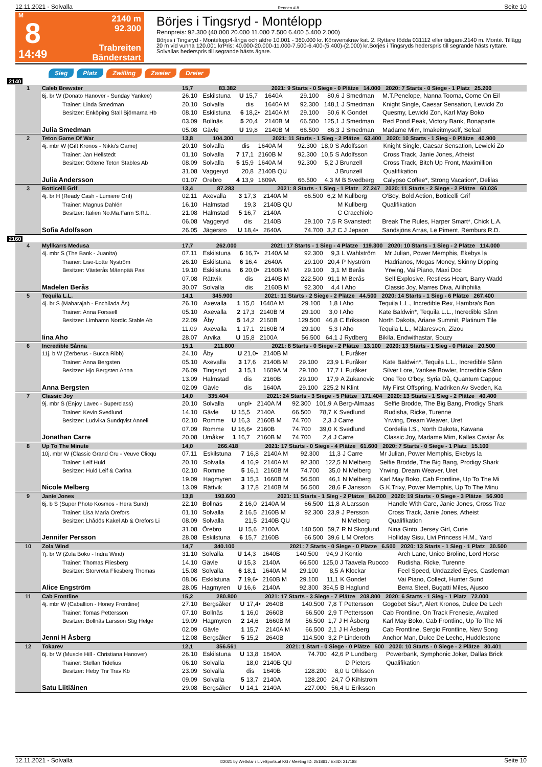12.11.2021 - Solvalla Rennen # 8 Seite 10
M
8
14:49
2140 m
92.300
Trabreiten
Bänderstart
Börjes i Tingsryd - Montélopp
Rennpreis: 92.300 (40.000 20.000 11.000 7.500 6.400 5.400 2.000)
Börjes i Tingsryd - Montélopp4-åriga och äldre 10.001 - 360.000 kr. Körsvenskrav kat. 2. Ryttare födda 031112 eller tidigare.2140 m. Monté. Tillägg 20 m vid vunna 120.001 krPris: 40.000-20.000-11.000-7.500-6.400-(5.400)-(2.000) kr.Börjes i Tingsryds hederspris till segrande hästs ryttare. Solvallas hederspris till segrande hästs ägare.
Sieg Platz Zwilling Zweier Dreier
2140
| 1 | Caleb Brewster | 15,7 | 83.382 | 2021: 9 Starts - 0 Siege - 0 Plätze 14.000 | | | | | | 2020: 7 Starts - 0 Siege - 1 Platz 25.200 |
| | 6j. br W (Donato Hanover - Sunday Yankee) | 26.10 | Eskilstuna | U | 15,7 | 1640A | 29.100 | 80,6 | J Smedman | M.T.Penelope, Nanna Tooma, Come On Eil |
| | Trainer: Linda Smedman | 20.10 | Solvalla | | dis | 1640A M | 92.300 | 148,1 | J Smedman | Knight Single, Caesar Sensation, Lewicki Zo |
| | Besitzer: Enköping Stall Björnarna Hb | 08.10 | Eskilstuna | 6 | 18,2• | 2140A M | 29.100 | 50,6 | K Gondet | Quesmy, Lewicki Zon, Karl May Boko |
| | | 03.09 | Bollnäs | 5 | 20,4 | 2140B M | 66.500 | 125,1 | J Smedman | Red Pond Peak, Victory Bank, Bonaparte |
| | Julia Smedman | 05.08 | Gävle | U | 19,8 | 2140B M | 66.500 | 86,3 | J Smedman | Madame Mim, Imakeitmyself, Selcal |
| 2 | Teton Game Of War | 13,8 | 104.300 | 2021: 11 Starts - 1 Sieg - 2 Plätze 63.400 | | | | | | 2020: 10 Starts - 1 Sieg - 0 Plätze 40.900 |
| | 4j. mbr W (Gift Kronos - Nikki's Game) | 20.10 | Solvalla | | dis | 1640A M | 92.300 | 18,0 | S Adolfsson | Knight Single, Caesar Sensation, Lewicki Zo |
| | Trainer: Jan Hellstedt | 01.10 | Solvalla | 7 | 17,1 | 2160B M | 92.300 | 10,5 | S Adolfsson | Cross Track, Janie Jones, Atheist |
| | Besitzer: Götene Teton Stables Ab | 08.09 | Solvalla | 5 | 15,9 | 1640A M | 92.300 | 5,2 | J Brunzell | Cross Track, Bitch Up Front, Maximillion |
| | | 31.08 | Vaggeryd | | 20,8 | 2140B QU | | | J Brunzell | Qualifikation |
| | Julia Andersson | 01.07 | Örebro | 4 | 13,9 | 1609A | 66.500 | 4,3 | M B Svedberg | Calypso Coffee*, Strong Vacation*, Delilas |
| 3 | Botticelli Grif | 13,4 | 87.283 | 2021: 8 Starts - 1 Sieg - 1 Platz 27.247 | | | | | | 2020: 11 Starts - 2 Siege - 2 Plätze 60.036 |
| | 4j. br H (Ready Cash - Lumiere Grif) | 02.11 | Axevalla | 3 | 17,3 | 2140A M | 66.500 | 6,2 | M Kullberg | O'Boy, Bold Action, Botticelli Grif |
| | Trainer: Magnus Dahlén | 16.10 | Halmstad | | 19,3 | 2140B QU | | | M Kullberg | Qualifikation |
| | Besitzer: Italien No.Ma.Farm S.R.L. | 21.08 | Halmstad | 5 | 16,7 | 2140A | | | C Cracchiolo | |
| | | 06.08 | Vaggeryd | | dis | 2140B | 29.100 | 7,5 | R Svanstedt | Break The Rules, Harper Smart*, Chick L.A. |
| | Sofia Adolfsson | 26.05 | Jägersro | U | 18,4• | 2640A | 74.700 | 3,2 | C J Jepson | Sandsjöns Arras, Le Piment, Remburs R.D. |
2160
| 4 | Myllkärrs Medusa | 17,7 | 262.000 | 2021: 17 Starts - 1 Sieg - 4 Plätze 119.300 | | | | | | 2020: 10 Starts - 1 Sieg - 2 Plätze 114.000 |
| | 4j. mbr S (The Bank - Juanita) | 07.11 | Eskilstuna | 6 | 16,7• | 2140A M | 92.300 | 9,3 | L Wahlström | Mr Julian, Power Memphis, Ekebys la |
| | Trainer: Lise-Lotte Nyström | 26.10 | Eskilstuna | 6 | 16,4 | 2640A | 29.100 | 20,4 | P Nyström | Hadrianos, Mogas Money, Skinny Dipping |
| | Besitzer: Västerås Mäenpää Pasi | 19.10 | Eskilstuna | 6 | 20,0• | 2160B M | 29.100 | 3,1 | M Berås | Yrwing, Vai Piano, Maxi Doc |
| | | 07.08 | Rättvik | | dis | 2140B M | 222.500 | 91,1 | M Berås | Self Explosive, Restless Heart, Barry Wadd |
| | Madelen Berås | 30.07 | Solvalla | | dis | 2160B M | 92.300 | 4,4 | I Aho | Classic Joy, Marres Diva, Ailihphilia |
| 5 | Tequila L.L. | 14,1 | 345.900 | 2021: 11 Starts - 2 Siege - 2 Plätze 44.500 | | | | | | 2020: 14 Starts - 1 Sieg - 6 Plätze 267.400 |
| | 4j. br S (Maharajah - Enchilada Ås) | 26.10 | Axevalla | 1 | 15,0 | 1640A M | 29.100 | 1,8 | I Aho | Tequila L.L., Incredible Rex, Hambra's Bon |
| | Trainer: Anna Forssell | 05.10 | Axevalla | 2 | 17,3 | 2140B M | 29.100 | 3,0 | I Aho | Kate Baldwin*, Tequila L.L., Incredible Sånn |
| | Besitzer: Limhamn Nordic Stable Ab | 22.09 | Åby | 5 | 14,2 | 2160B | 129.500 | 46,8 | C Eriksson | North Dakota, Ariane Summit, Platinum Tile |
| | | 11.09 | Axevalla | 1 | 17,1 | 2160B M | 29.100 | 5,3 | I Aho | Tequila L.L., Mälaresven, Zizou |
| | Iina Aho | 28.07 | Arvika | U | 15,8 | 2100A | 56.500 | 64,1 | J Rydberg | Bikila, Endwithastar, Souzy |
| 6 | Incredible Sånna | 15,1 | 211.800 | 2021: 8 Starts - 0 Siege - 2 Plätze 13.100 | | | | | | 2020: 13 Starts - 1 Sieg - 0 Plätze 20.500 |
| | 11j. b W (Zerberus - Bucca Ribb) | 24.10 | Åby | U | 21,0• | 2140B M | | | L Furåker | |
| | Trainer: Anna Bergsten | 05.10 | Axevalla | 3 | 17,6 | 2140B M | 29.100 | 23,9 | L Furåker | Kate Baldwin*, Tequila L.L., Incredible Sånn |
| | Besitzer: Hjo Bergsten Anna | 26.09 | Tingsryd | 3 | 15,1 | 1609A M | 29.100 | 17,7 | L Furåker | Silver Lore, Yankee Bowler, Incredible Sånn |
| | | 13.09 | Halmstad | | dis | 2160B | 29.100 | 17,9 | A Zukanovic | One Too O'boy, Syria Då, Quantum Cappuc |
| | Anna Bergsten | 02.09 | Gävle | | dis | 1640A | 29.100 | 225,2 | N Klint | My First Offspring, Madriken Av Sveden, Ka |
| 7 | Classic Joy | 14,0 | 335.404 | 2021: 24 Starts - 3 Siege - 5 Plätze 171.404 | | | | | | 2020: 13 Starts - 1 Sieg - 2 Plätze 40.400 |
| | 9j. mbr S (Enjoy Lavec - Superclass) | 20.10 | Solvalla | | unpl• | 2140A M | 92.300 | 101,9 | A Berg-Almaas | Selfie Brodde, The Big Bang, Prodigy Shark |
| | Trainer: Kevin Svedlund | 14.10 | Gävle | U | 15,5 | 2140A | 66.500 | 78,7 | K Svedlund | Rudisha, Ricke, Turenne |
| | Besitzer: Ludvika Sundqvist Anneli | 02.10 | Romme | U | 16,3 | 2160B M | 74.700 | 2,3 | J Carre | Yrwing, Dream Weaver, Uret |
| | | 07.09 | Romme | U | 16,6• | 2160B | 74.700 | 39,0 | K Svedlund | Cordelia I.S., North Dakota, Kawana |
| | Jonathan Carre | 20.08 | Umåker | 1 | 16,7 | 2160B M | 74.700 | 2,4 | J Carre | Classic Joy, Madame Mim, Kalles Caviar Ås |
| 8 | Up To The Minute | 14,0 | 266.418 | 2021: 17 Starts - 0 Siege - 4 Plätze 61.600 | | | | | | 2020: 7 Starts - 0 Siege - 1 Platz 15.100 |
| | 10j. mbr W (Classic Grand Cru - Veuve Clicqu | 07.11 | Eskilstuna | 7 | 16,8 | 2140A M | 92.300 | 11,3 | J Carre | Mr Julian, Power Memphis, Ekebys la |
| | Trainer: Leif Huld | 20.10 | Solvalla | 4 | 16,9 | 2140A M | 92.300 | 122,5 | N Melberg | Selfie Brodde, The Big Bang, Prodigy Shark |
| | Besitzer: Huld Leif & Carina | 02.10 | Romme | 5 | 16,1 | 2160B M | 74.700 | 35,0 | N Melberg | Yrwing, Dream Weaver, Uret |
| | | 19.09 | Hagmyren | 3 | 15,3 | 1660B M | 56.500 | 46,1 | N Melberg | Karl May Boko, Cab Frontline, Up To The Mi |
| | Nicole Melberg | 13.09 | Rättvik | 3 | 17,8 | 2140B M | 56.500 | 28,6 | F Jansson | G.K.Trixy, Power Memphis, Up To The Minu |
| 9 | Janie Jones | 13,8 | 193.600 | 2021: 11 Starts - 1 Sieg - 2 Plätze 84.200 | | | | | | 2020: 19 Starts - 0 Siege - 3 Plätze 56.900 |
| | 6j. b S (Super Photo Kosmos - Hera Sund) | 22.10 | Bollnäs | 2 | 16,0 | 2140A M | 66.500 | 11,8 | A Larsson | Handle With Care, Janie Jones, Cross Trac |
| | Trainer: Lisa Maria Orefors | 01.10 | Solvalla | 2 | 16,5 | 2160B M | 92.300 | 23,9 | J Persson | Cross Track, Janie Jones, Atheist |
| | Besitzer: Lhådös Kakel Ab & Orefors Li | 08.09 | Solvalla | | 21,5 | 2140B QU | | | N Melberg | Qualifikation |
| | | 31.08 | Örebro | U | 15,6 | 2100A | 140.500 | 59,7 | R N Skoglund | Nina Ginto, Jersey Girl, Curie |
| | Jennifer Persson | 28.08 | Eskilstuna | 6 | 15,7 | 2160B | 66.500 | 39,6 | L M Orefors | Holliday Sisu, Livi Princess H.M., Yard |
| 10 | Zola Wind | 14,7 | 340.100 | 2021: 7 Starts - 0 Siege - 0 Plätze 6.500 | | | | | | 2020: 13 Starts - 1 Sieg - 1 Platz 30.500 |
| | 7j. br W (Zola Boko - Indra Wind) | 31.10 | Solvalla | U | 14,3 | 1640B | 140.500 | 94,9 | J Kontio | Arch Lane, Unico Broline, Lord Horse |
| | Trainer: Thomas Fliesberg | 14.10 | Gävle | U | 15,3 | 2140A | 66.500 | 125,0 | J Taavela Ruocco | Rudisha, Ricke, Turenne |
| | Besitzer: Storvreta Fliesberg Thomas | 15.08 | Solvalla | 6 | 18,1 | 1640A M | 29.100 | 8,5 | A Klockar | Feel Speed, Undazzled Eyes, Castleman |
| | | 08.06 | Eskilstuna | 7 | 19,6• | 2160B M | 29.100 | 11,1 | K Gondet | Vai Piano, Collect, Hunter Sund |
| | Alice Engström | 28.05 | Hagmyren | U | 16,6 | 2140A | 92.300 | 354,5 | B Haglund | Berra Steel, Bugatti Miles, Ajusco |
| 11 | Cab Frontline | 15,2 | 280.800 | 2021: 17 Starts - 3 Siege - 7 Plätze 208.800 | | | | | | 2020: 6 Starts - 1 Sieg - 1 Platz 72.000 |
| | 4j. mbr W (Caballion - Honey Frontline) | 27.10 | Bergsåker | U | 17,4• | 2640B | 140.500 | 7,8 | T Pettersson | Gogobet Sisu*, Alert Kronos, Dulce De Lech |
| | Trainer: Tomas Pettersson | 07.10 | Bollnäs | 1 | 16,0 | 2660B | 66.500 | 2,9 | T Pettersson | Cab Frontline, On Track Frenesie, Awaited |
| | Besitzer: Bollnäs Larsson Stig Helge | 19.09 | Hagmyren | 2 | 14,6 | 1660B M | 56.500 | 1,7 | J H Åsberg | Karl May Boko, Cab Frontline, Up To The Mi |
| | | 02.09 | Gävle | 1 | 15,7 | 2140A M | 66.500 | 2,1 | J H Åsberg | Cab Frontline, Sergio Frontline, New Song |
| | Jenni H Åsberg | 12.08 | Bergsåker | 5 | 15,2 | 2640B | 114.500 | 3,2 | P Linderoth | Anchor Man, Dulce De Leche, Huddlestone |
| 12 | Tokarev | 12,1 | 356.561 | 2021: 1 Start - 0 Siege - 0 Plätze 500 | | | | | | 2020: 10 Starts - 0 Siege - 2 Plätze 80.401 |
| | 6j. br W (Muscle Hill - Christiana Hanover) | 26.10 | Eskilstuna | U | 13,8 | 1640A | 74.700 | 42,6 | P Lundberg | Powerbank, Symphonic Joker, Dallas Brick |
| | Trainer: Stellan Tidelius | 06.10 | Solvalla | | 18,0 | 2140B QU | | | D Pieters | Qualifikation |
| | Besitzer: Heby Tnr Trav Kb | 23.09 | Solvalla | | dis | 1640B | 128.200 | 8,0 | U Ohlsson | |
| | | 09.09 | Solvalla | 5 | 13,7 | 2140A | 128.200 | 24,7 | Ö Kihlström | |
| | Satu Liitiäinen | 29.08 | Bergsåker | U | 14,1 | 2140A | 227.000 | 56,4 | U Eriksson | |
12.11.2021 - Solvalla ©2021 by Wettstar / LiveSports.at KG / Meeting ID: 251861 / ExtID: 217188 Seite 10